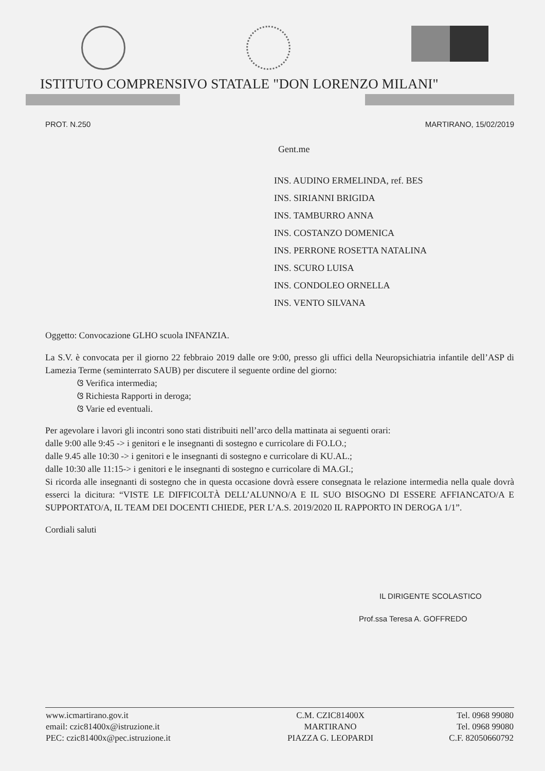ISTITUTO COMPRENSIVO STATALE "DON LORENZO MILANI"
PROT. N.250 MARTIRANO, 15/02/2019
Gent.me
INS. AUDINO ERMELINDA, ref. BES
INS. SIRIANNI BRIGIDA
INS. TAMBURRO ANNA
INS. COSTANZO DOMENICA
INS. PERRONE ROSETTA NATALINA
INS. SCURO LUISA
INS. CONDOLEO ORNELLA
INS. VENTO SILVANA
Oggetto: Convocazione GLHO scuola INFANZIA.
La S.V. è convocata per il giorno 22 febbraio 2019 dalle ore 9:00, presso gli uffici della Neuropsichiatria infantile dell’ASP di Lamezia Terme (seminterrato SAUB) per discutere il seguente ordine del giorno:
ଓ Verifica intermedia;
ଓ Richiesta Rapporti in deroga;
ଓ Varie ed eventuali.
Per agevolare i lavori gli incontri sono stati distribuiti nell’arco della mattinata ai seguenti orari:
dalle 9:00 alle 9:45 -> i genitori e le insegnanti di sostegno e curricolare di FO.LO.;
dalle 9.45 alle 10:30 -> i genitori e le insegnanti di sostegno e curricolare di KU.AL.;
dalle 10:30 alle 11:15-> i genitori e le insegnanti di sostegno e curricolare di MA.GI.;
Si ricorda alle insegnanti di sostegno che in questa occasione dovrà essere consegnata le relazione intermedia nella quale dovrà esserci la dicitura: “VISTE LE DIFFICOLTÀ DELL’ALUNNO/A E IL SUO BISOGNO DI ESSERE AFFIANCATO/A E SUPPORTATO/A, IL TEAM DEI DOCENTI CHIEDE, PER L’A.S. 2019/2020 IL RAPPORTO IN DEROGA 1/1”.
Cordiali saluti
IL DIRIGENTE SCOLASTICO
Prof.ssa Teresa A. GOFFREDO
| www.icmartirano.gov.it email: czic81400x@istruzione.it PEC: czic81400x@pec.istruzione.it | C.M. CZIC81400X MARTIRANO PIAZZA G. LEOPARDI | Tel. 0968 99080 Tel. 0968 99080 C.F. 82050660792 |